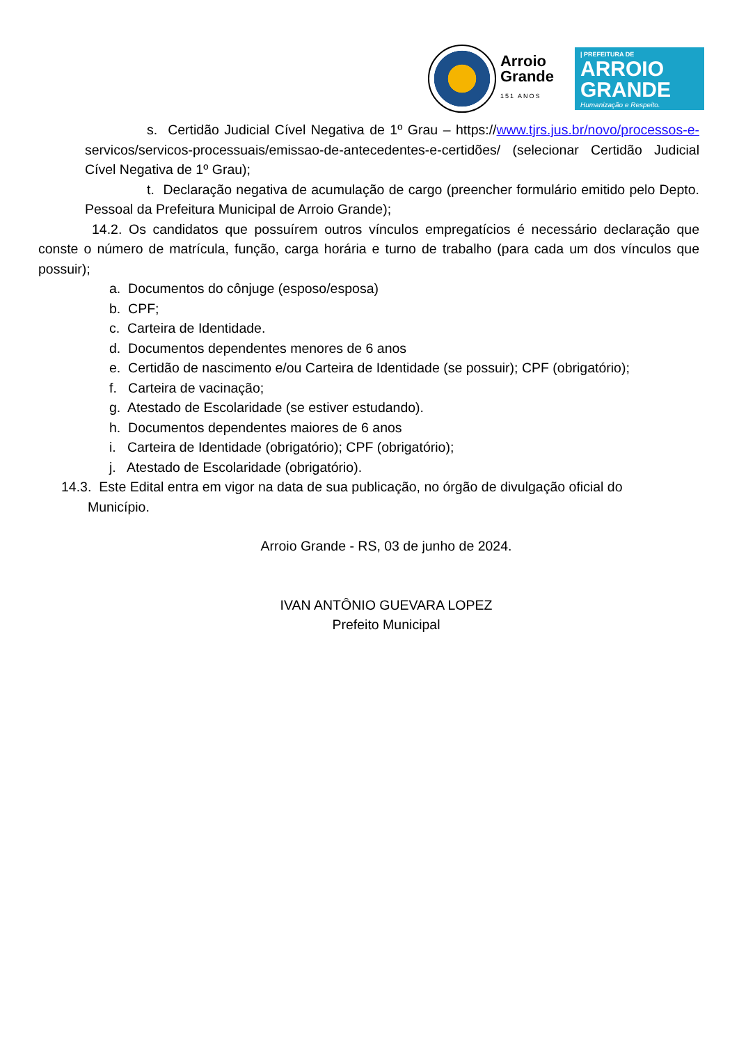Arroio
Grande
151 ANOS
| PREFEITURA DE
ARROIO
GRANDE
Humanização e Respeito.
s. Certidão Judicial Cível Negativa de 1º Grau – https://www.tjrs.jus.br/novo/processos-e- servicos/servicos-processuais/emissao-de-antecedentes-e-certidões/ (selecionar Certidão Judicial Cível Negativa de 1º Grau);
t. Declaração negativa de acumulação de cargo (preencher formulário emitido pelo Depto. Pessoal da Prefeitura Municipal de Arroio Grande);
14.2. Os candidatos que possuírem outros vínculos empregatícios é necessário declaração que conste o número de matrícula, função, carga horária e turno de trabalho (para cada um dos vínculos que possuir);
a. Documentos do cônjuge (esposo/esposa)
b. CPF;
c. Carteira de Identidade.
d. Documentos dependentes menores de 6 anos
e. Certidão de nascimento e/ou Carteira de Identidade (se possuir); CPF (obrigatório);
f. Carteira de vacinação;
g. Atestado de Escolaridade (se estiver estudando).
h. Documentos dependentes maiores de 6 anos
i. Carteira de Identidade (obrigatório); CPF (obrigatório);
j. Atestado de Escolaridade (obrigatório).
14.3. Este Edital entra em vigor na data de sua publicação, no órgão de divulgação oficial do
Município.
Arroio Grande - RS, 03 de junho de 2024.
IVAN ANTÔNIO GUEVARA LOPEZ
Prefeito Municipal